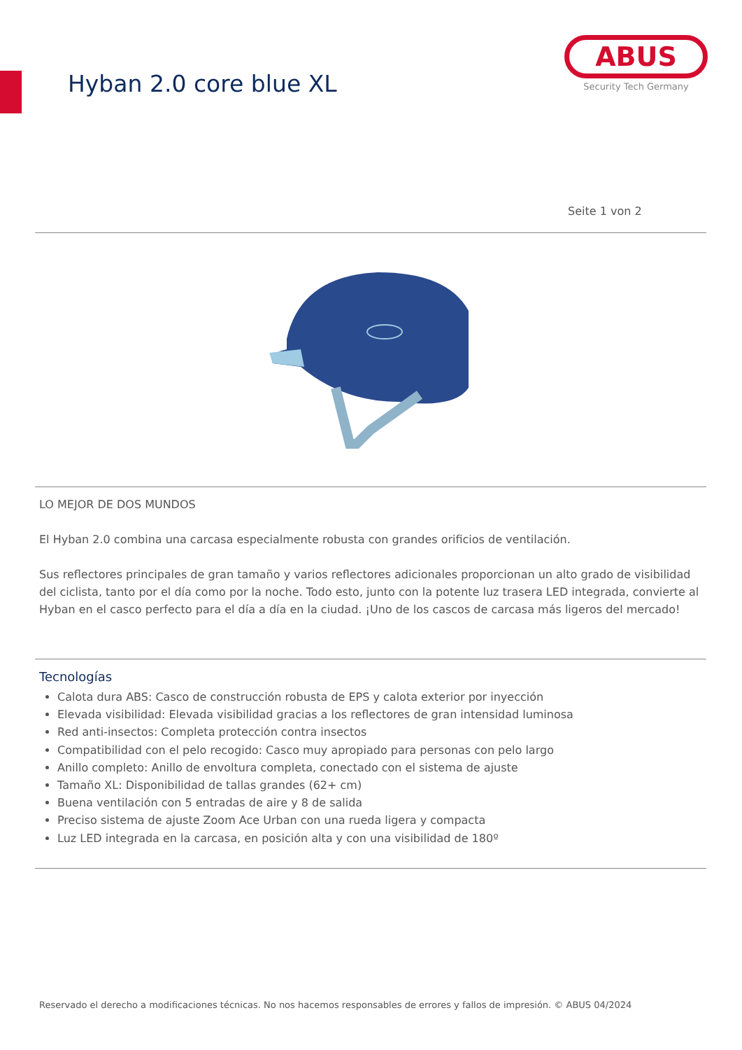Hyban 2.0 core blue XL
ABUS
Security Tech Germany
Seite 1 von 2
LO MEJOR DE DOS MUNDOS
El Hyban 2.0 combina una carcasa especialmente robusta con grandes orificios de ventilación.
Sus reflectores principales de gran tamaño y varios reflectores adicionales proporcionan un alto grado de visibilidad del ciclista, tanto por el día como por la noche. Todo esto, junto con la potente luz trasera LED integrada, convierte al Hyban en el casco perfecto para el día a día en la ciudad. ¡Uno de los cascos de carcasa más ligeros del mercado!
Tecnologías
Calota dura ABS: Casco de construcción robusta de EPS y calota exterior por inyección
Elevada visibilidad: Elevada visibilidad gracias a los reflectores de gran intensidad luminosa
Red anti-insectos: Completa protección contra insectos
Compatibilidad con el pelo recogido: Casco muy apropiado para personas con pelo largo
Anillo completo: Anillo de envoltura completa, conectado con el sistema de ajuste
Tamaño XL: Disponibilidad de tallas grandes (62+ cm)
Buena ventilación con 5 entradas de aire y 8 de salida
Preciso sistema de ajuste Zoom Ace Urban con una rueda ligera y compacta
Luz LED integrada en la carcasa, en posición alta y con una visibilidad de 180º
Reservado el derecho a modificaciones técnicas. No nos hacemos responsables de errores y fallos de impresión. © ABUS 04/2024